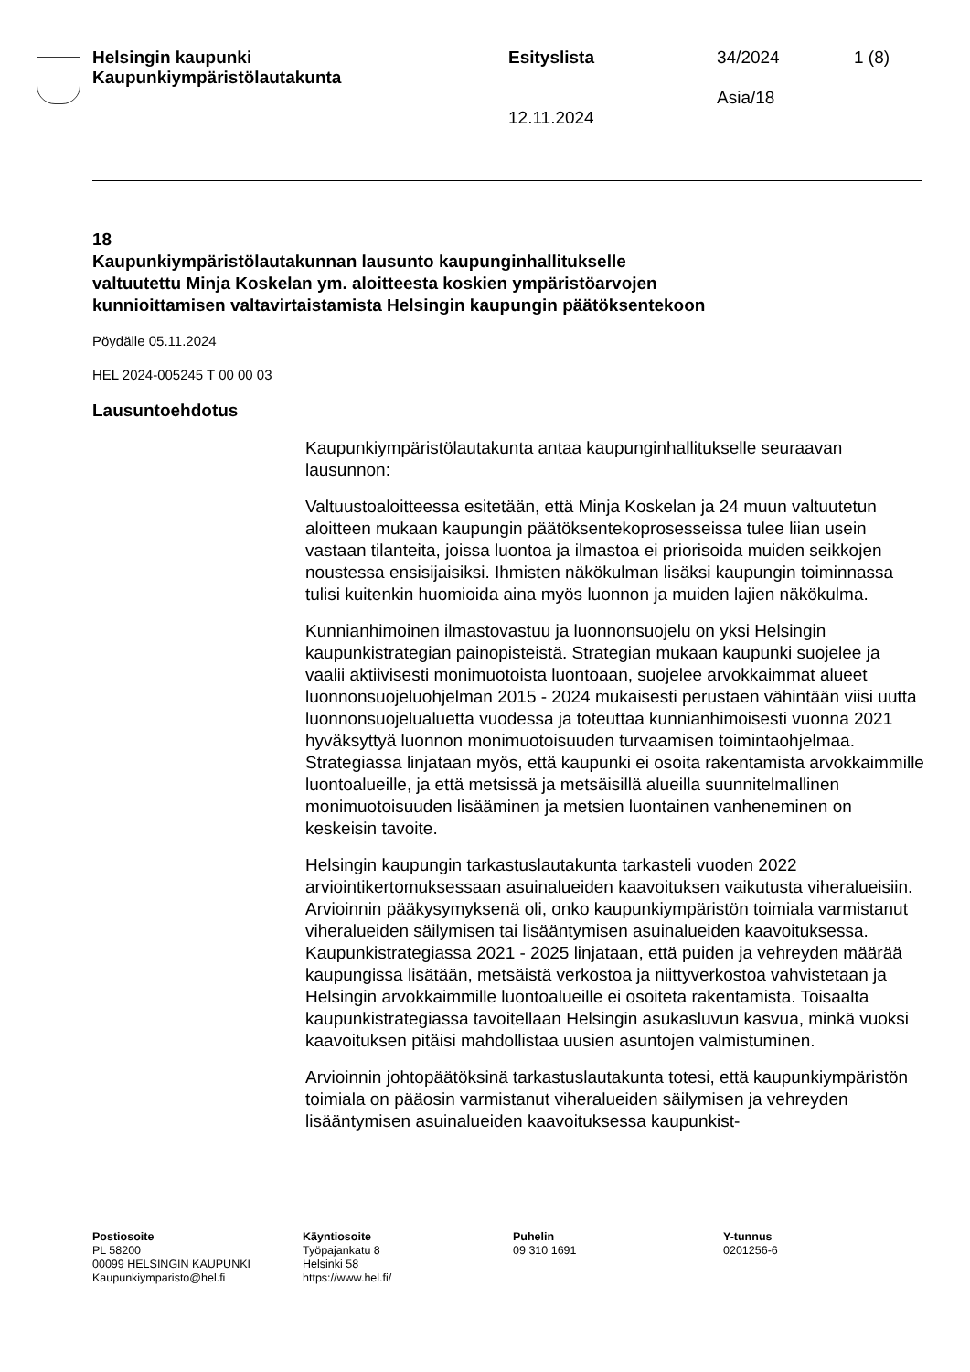Helsingin kaupunki
Kaupunkiympäristölautakunta
Esityslista
12.11.2024
34/2024
Asia/18
1 (8)
18
Kaupunkiympäristölautakunnan lausunto kaupunginhallitukselle valtuutettu Minja Koskelan ym. aloitteesta koskien ympäristöarvojen kunnioittamisen valtavirtaistamista Helsingin kaupungin päätöksentekoon
Pöydälle 05.11.2024
HEL 2024-005245 T 00 00 03
Lausuntoehdotus
Kaupunkiympäristölautakunta antaa kaupunginhallitukselle seuraavan lausunnon:
Valtuustoaloitteessa esitetään, että Minja Koskelan ja 24 muun valtuutetun aloitteen mukaan kaupungin päätöksentekoprosesseissa tulee liian usein vastaan tilanteita, joissa luontoa ja ilmastoa ei priorisoida muiden seikkojen noustessa ensisijaisiksi. Ihmisten näkökulman lisäksi kaupungin toiminnassa tulisi kuitenkin huomioida aina myös luonnon ja muiden lajien näkökulma.
Kunnianhimoinen ilmastovastuu ja luonnonsuojelu on yksi Helsingin kaupunkistrategian painopisteistä. Strategian mukaan kaupunki suojelee ja vaalii aktiivisesti monimuotoista luontoaan, suojelee arvokkaimmat alueet luonnonsuojeluohjelman 2015 - 2024 mukaisesti perustaen vähintään viisi uutta luonnonsuojelualuetta vuodessa ja toteuttaa kunnianhimoisesti vuonna 2021 hyväksyttyä luonnon monimuotoisuuden turvaamisen toimintaohjelmaa. Strategiassa linjataan myös, että kaupunki ei osoita rakentamista arvokkaimmille luontoalueille, ja että metsissä ja metsäisillä alueilla suunnitelmallinen monimuotoisuuden lisääminen ja metsien luontainen vanheneminen on keskeisin tavoite.
Helsingin kaupungin tarkastuslautakunta tarkasteli vuoden 2022 arviointikertomuksessaan asuinalueiden kaavoituksen vaikutusta viheralueisiin. Arvioinnin pääkysymyksenä oli, onko kaupunkiympäristön toimiala varmistanut viheralueiden säilymisen tai lisääntymisen asuinalueiden kaavoituksessa. Kaupunkistrategiassa 2021 - 2025 linjataan, että puiden ja vehreyden määrää kaupungissa lisätään, metsäistä verkostoa ja niittyverkostoa vahvistetaan ja Helsingin arvokkaimmille luontoalueille ei osoiteta rakentamista. Toisaalta kaupunkistrategiassa tavoitellaan Helsingin asukasluvun kasvua, minkä vuoksi kaavoituksen pitäisi mahdollistaa uusien asuntojen valmistuminen.
Arvioinnin johtopäätöksinä tarkastuslautakunta totesi, että kaupunkiympäristön toimiala on pääosin varmistanut viheralueiden säilymisen ja vehreyden lisääntymisen asuinalueiden kaavoituksessa kaupunkist-
Postiosoite
PL 58200
00099 HELSINGIN KAUPUNKI
Kaupunkiymparisto@hel.fi
Käyntiosoite
Työpajankatu 8
Helsinki 58
https://www.hel.fi/
Puhelin
09 310 1691
Y-tunnus
0201256-6